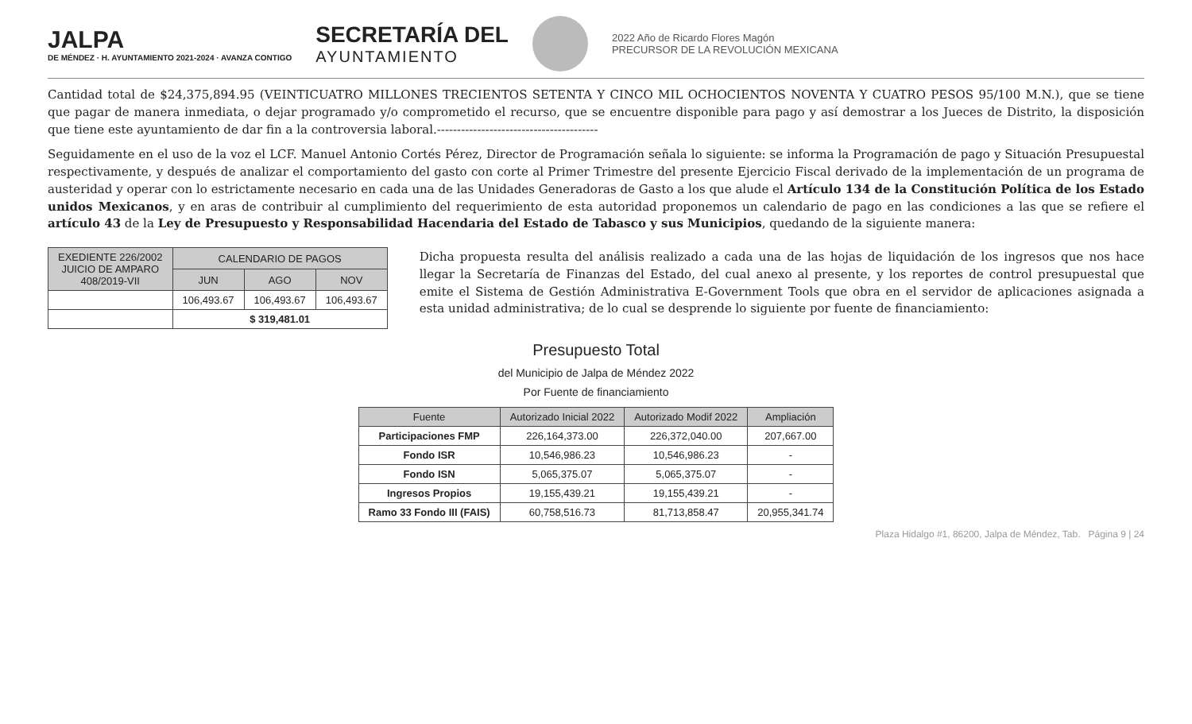JALPA
DE MÉNDEZ · H. AYUNTAMIENTO 2021-2024 · AVANZA CONTIGO
SECRETARÍA DEL
AYUNTAMIENTO
2022 Año de Ricardo Flores Magón
PRECURSOR DE LA REVOLUCIÓN MEXICANA
Cantidad total de $24,375,894.95 (VEINTICUATRO MILLONES TRECIENTOS SETENTA Y CINCO MIL OCHOCIENTOS NOVENTA Y CUATRO PESOS 95/100 M.N.), que se tiene que pagar de manera inmediata, o dejar programado y/o comprometido el recurso, que se encuentre disponible para pago y así demostrar a los Jueces de Distrito, la disposición que tiene este ayuntamiento de dar fin a la controversia laboral.----------------------------------------
Seguidamente en el uso de la voz el LCF. Manuel Antonio Cortés Pérez, Director de Programación señala lo siguiente: se informa la Programación de pago y Situación Presupuestal respectivamente, y después de analizar el comportamiento del gasto con corte al Primer Trimestre del presente Ejercicio Fiscal derivado de la implementación de un programa de austeridad y operar con lo estrictamente necesario en cada una de las Unidades Generadoras de Gasto a los que alude el Artículo 134 de la Constitución Política de los Estado unidos Mexicanos, y en aras de contribuir al cumplimiento del requerimiento de esta autoridad proponemos un calendario de pago en las condiciones a las que se refiere el artículo 43 de la Ley de Presupuesto y Responsabilidad Hacendaria del Estado de Tabasco y sus Municipios, quedando de la siguiente manera:
| EXEDIENTE 226/2002 JUICIO DE AMPARO 408/2019-VII | CALENDARIO DE PAGOS | | |
| --- | --- | --- | --- |
| | JUN | AGO | NOV |
| | 106,493.67 | 106,493.67 | 106,493.67 |
| | $ 319,481.01 | | |
Dicha propuesta resulta del análisis realizado a cada una de las hojas de liquidación de los ingresos que nos hace llegar la Secretaría de Finanzas del Estado, del cual anexo al presente, y los reportes de control presupuestal que emite el Sistema de Gestión Administrativa E-Government Tools que obra en el servidor de aplicaciones asignada a esta unidad administrativa; de lo cual se desprende lo siguiente por fuente de financiamiento:
Presupuesto Total
del Municipio de Jalpa de Méndez 2022
Por Fuente de financiamiento
| Fuente | Autorizado Inicial 2022 | Autorizado Modif 2022 | Ampliación |
| --- | --- | --- | --- |
| Participaciones FMP | 226,164,373.00 | 226,372,040.00 | 207,667.00 |
| Fondo ISR | 10,546,986.23 | 10,546,986.23 | - |
| Fondo ISN | 5,065,375.07 | 5,065,375.07 | - |
| Ingresos Propios | 19,155,439.21 | 19,155,439.21 | - |
| Ramo 33 Fondo III (FAIS) | 60,758,516.73 | 81,713,858.47 | 20,955,341.74 |
Plaza Hidalgo #1, 86200, Jalpa de Méndez, Tab. Página 9 | 24